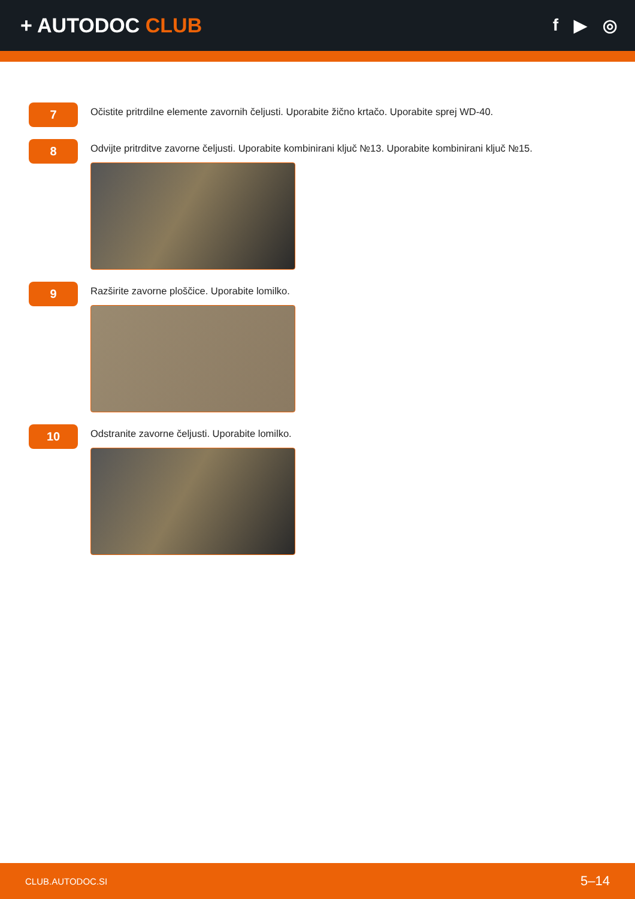+ AUTODOC CLUB
f ▶ ◎
7
Očistite pritrdilne elemente zavornih čeljusti. Uporabite žično krtačo. Uporabite sprej WD-40.
8
Odvijte pritrditve zavorne čeljusti. Uporabite kombinirani ključ №13. Uporabite kombinirani ključ №15.
9
Razširite zavorne ploščice. Uporabite lomilko.
10
Odstranite zavorne čeljusti. Uporabite lomilko.
CLUB.AUTODOC.SI 5–14